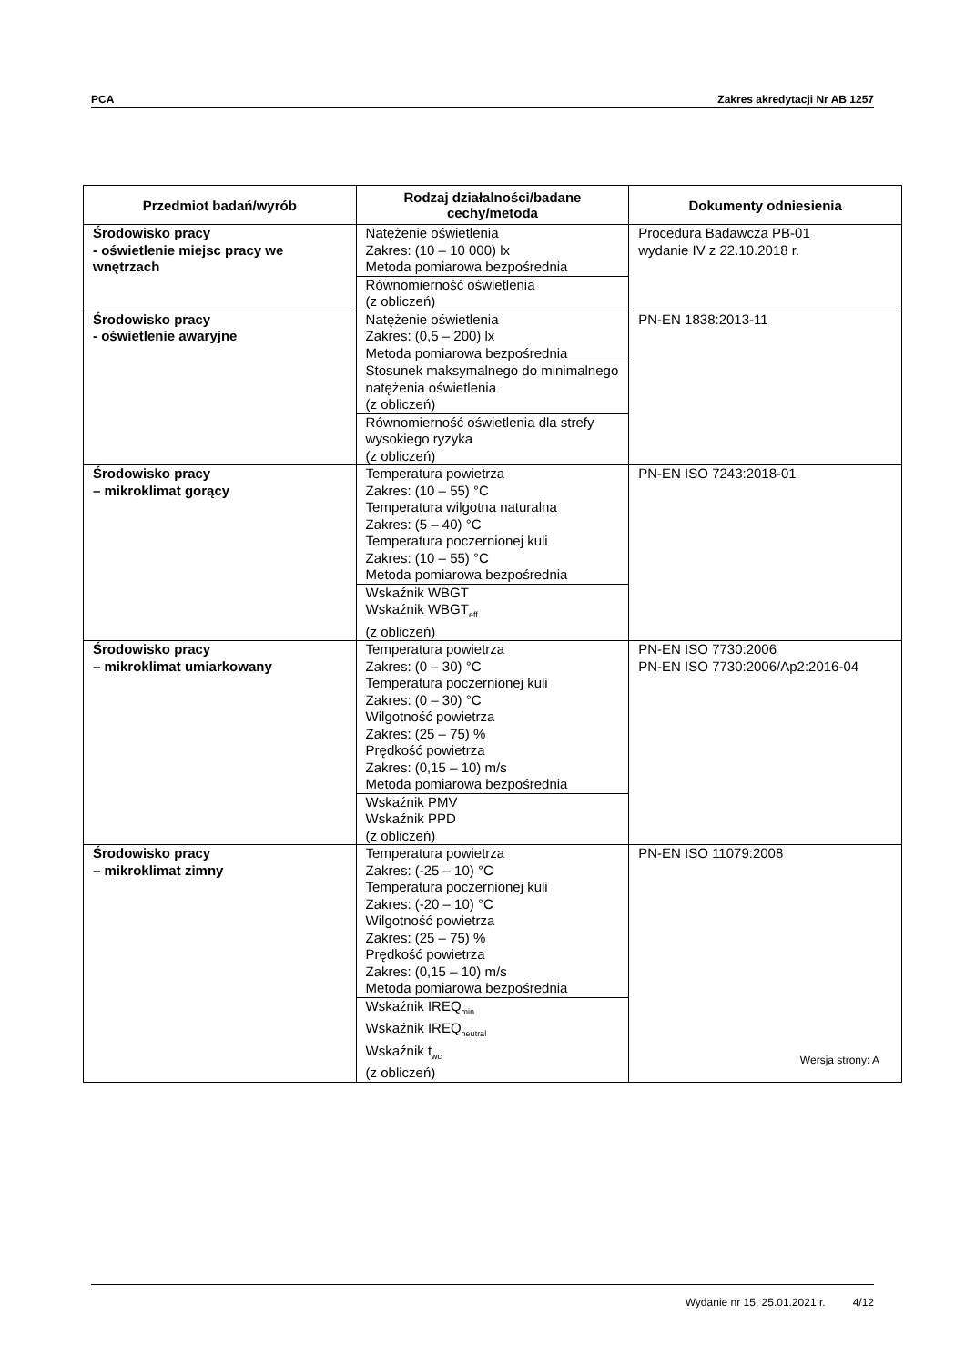PCA Zakres akredytacji Nr AB 1257
| Przedmiot badań/wyrób | Rodzaj działalności/badane cechy/metoda | Dokumenty odniesienia |
| --- | --- | --- |
| Środowisko pracy - oświetlenie miejsc pracy we wnętrzach | Natężenie oświetlenia Zakres: (10 – 10 000) lx Metoda pomiarowa bezpośrednia | Procedura Badawcza PB-01 wydanie IV z 22.10.2018 r. |
| | Równomierność oświetlenia (z obliczeń) | |
| Środowisko pracy - oświetlenie awaryjne | Natężenie oświetlenia Zakres: (0,5 – 200) lx Metoda pomiarowa bezpośrednia | PN-EN 1838:2013-11 |
| | Stosunek maksymalnego do minimalnego natężenia oświetlenia (z obliczeń) | |
| | Równomierność oświetlenia dla strefy wysokiego ryzyka (z obliczeń) | |
| Środowisko pracy – mikroklimat gorący | Temperatura powietrza Zakres: (10 – 55) °C Temperatura wilgotna naturalna Zakres: (5 – 40) °C Temperatura poczernionej kuli Zakres: (10 – 55) °C Metoda pomiarowa bezpośrednia | PN-EN ISO 7243:2018-01 |
| | Wskaźnik WBGT Wskaźnik WBGT<sub>eff</sub> (z obliczeń) | |
| Środowisko pracy – mikroklimat umiarkowany | Temperatura powietrza Zakres: (0 – 30) °C Temperatura poczernionej kuli Zakres: (0 – 30) °C Wilgotność powietrza Zakres: (25 – 75) % Prędkość powietrza Zakres: (0,15 – 10) m/s Metoda pomiarowa bezpośrednia | PN-EN ISO 7730:2006 PN-EN ISO 7730:2006/Ap2:2016-04 |
| | Wskaźnik PMV Wskaźnik PPD (z obliczeń) | |
| Środowisko pracy – mikroklimat zimny | Temperatura powietrza Zakres: (-25 – 10) °C Temperatura poczernionej kuli Zakres: (-20 – 10) °C Wilgotność powietrza Zakres: (25 – 75) % Prędkość powietrza Zakres: (0,15 – 10) m/s Metoda pomiarowa bezpośrednia | PN-EN ISO 11079:2008 |
| | Wskaźnik IREQ<sub>min</sub> Wskaźnik IREQ<sub>neutral</sub> Wskaźnik t<sub>wc</sub> (z obliczeń) | |
Wersja strony: A
Wydanie nr 15, 25.01.2021 r. 4/12